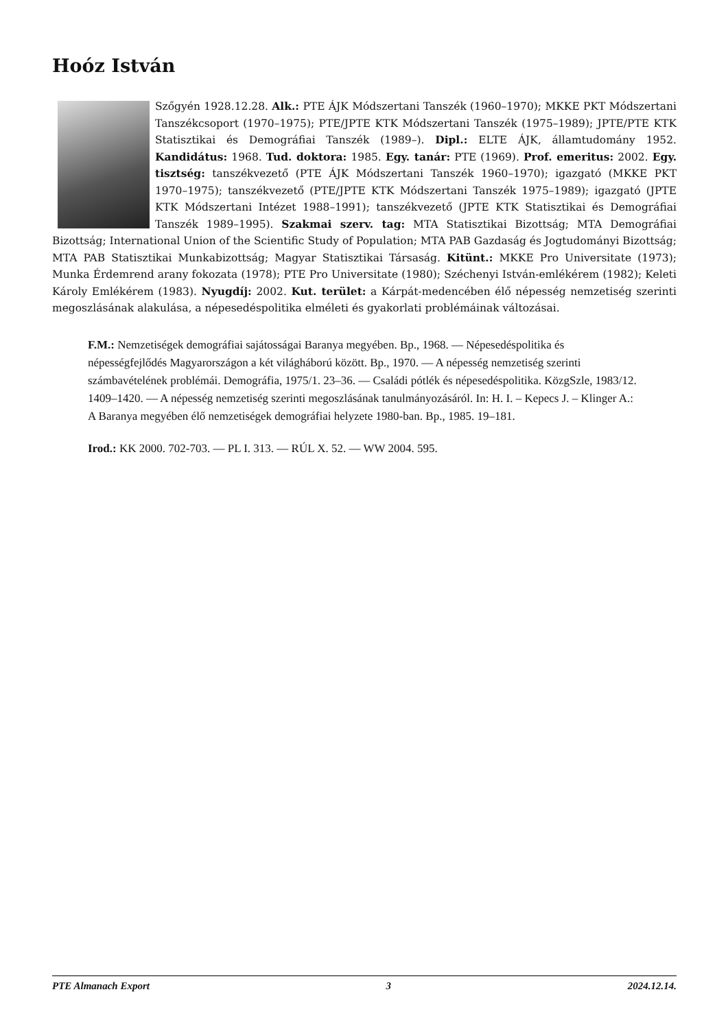Hoóz István
Szőgyén 1928.12.28. Alk.: PTE ÁJK Módszertani Tanszék (1960–1970); MKKE PKT Módszertani Tanszékcsoport (1970–1975); PTE/JPTE KTK Módszertani Tanszék (1975–1989); JPTE/PTE KTK Statisztikai és Demográfiai Tanszék (1989–). Dipl.: ELTE ÁJK, államtudomány 1952. Kandidátus: 1968. Tud. doktora: 1985. Egy. tanár: PTE (1969). Prof. emeritus: 2002. Egy. tisztség: tanszékvezető (PTE ÁJK Módszertani Tanszék 1960–1970); igazgató (MKKE PKT 1970–1975); tanszékvezető (PTE/JPTE KTK Módszertani Tanszék 1975–1989); igazgató (JPTE KTK Módszertani Intézet 1988–1991); tanszékvezető (JPTE KTK Statisztikai és Demográfiai Tanszék 1989–1995). Szakmai szerv. tag: MTA Statisztikai Bizottság; MTA Demográfiai Bizottság; International Union of the Scientific Study of Population; MTA PAB Gazdaság és Jogtudományi Bizottság; MTA PAB Statisztikai Munkabizottság; Magyar Statisztikai Társaság. Kitünt.: MKKE Pro Universitate (1973); Munka Érdemrend arany fokozata (1978); PTE Pro Universitate (1980); Széchenyi István-emlékérem (1982); Keleti Károly Emlékérem (1983). Nyugdíj: 2002. Kut. terület: a Kárpát-medencében élő népesség nemzetiség szerinti megoszlásának alakulása, a népesedéspolitika elméleti és gyakorlati problémáinak változásai.
F.M.: Nemzetiségek demográfiai sajátosságai Baranya megyében. Bp., 1968. — Népesedéspolitika és népességfejlődés Magyarországon a két világháború között. Bp., 1970. — A népesség nemzetiség szerinti számbavételének problémái. Demográfia, 1975/1. 23–36. — Családi pótlék és népesedéspolitika. KözgSzle, 1983/12. 1409–1420. — A népesség nemzetiség szerinti megoszlásának tanulmányozásáról. In: H. I. – Kepecs J. – Klinger A.: A Baranya megyében élő nemzetiségek demográfiai helyzete 1980-ban. Bp., 1985. 19–181.
Irod.: KK 2000. 702-703. — PL I. 313. — RÚL X. 52. — WW 2004. 595.
PTE Almanach Export 3 2024.12.14.